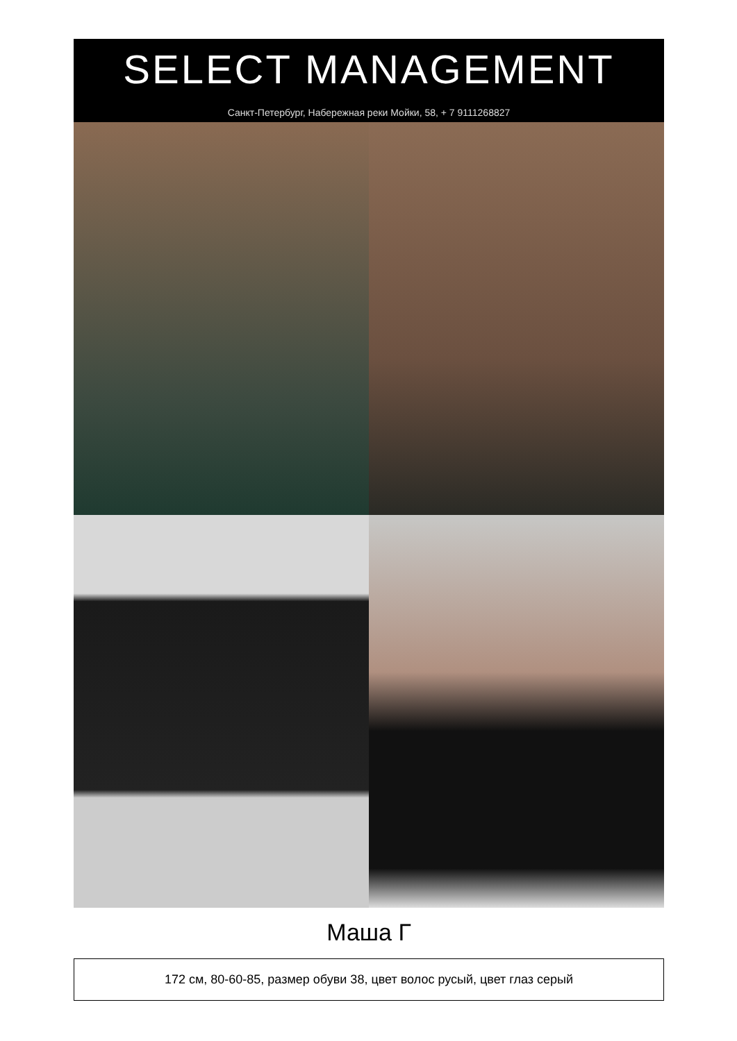SELECT MANAGEMENT
Санкт-Петербург, Набережная реки Мойки, 58, + 7 9111268827
Маша Г
172 см, 80-60-85, размер обуви 38, цвет волос русый, цвет глаз серый